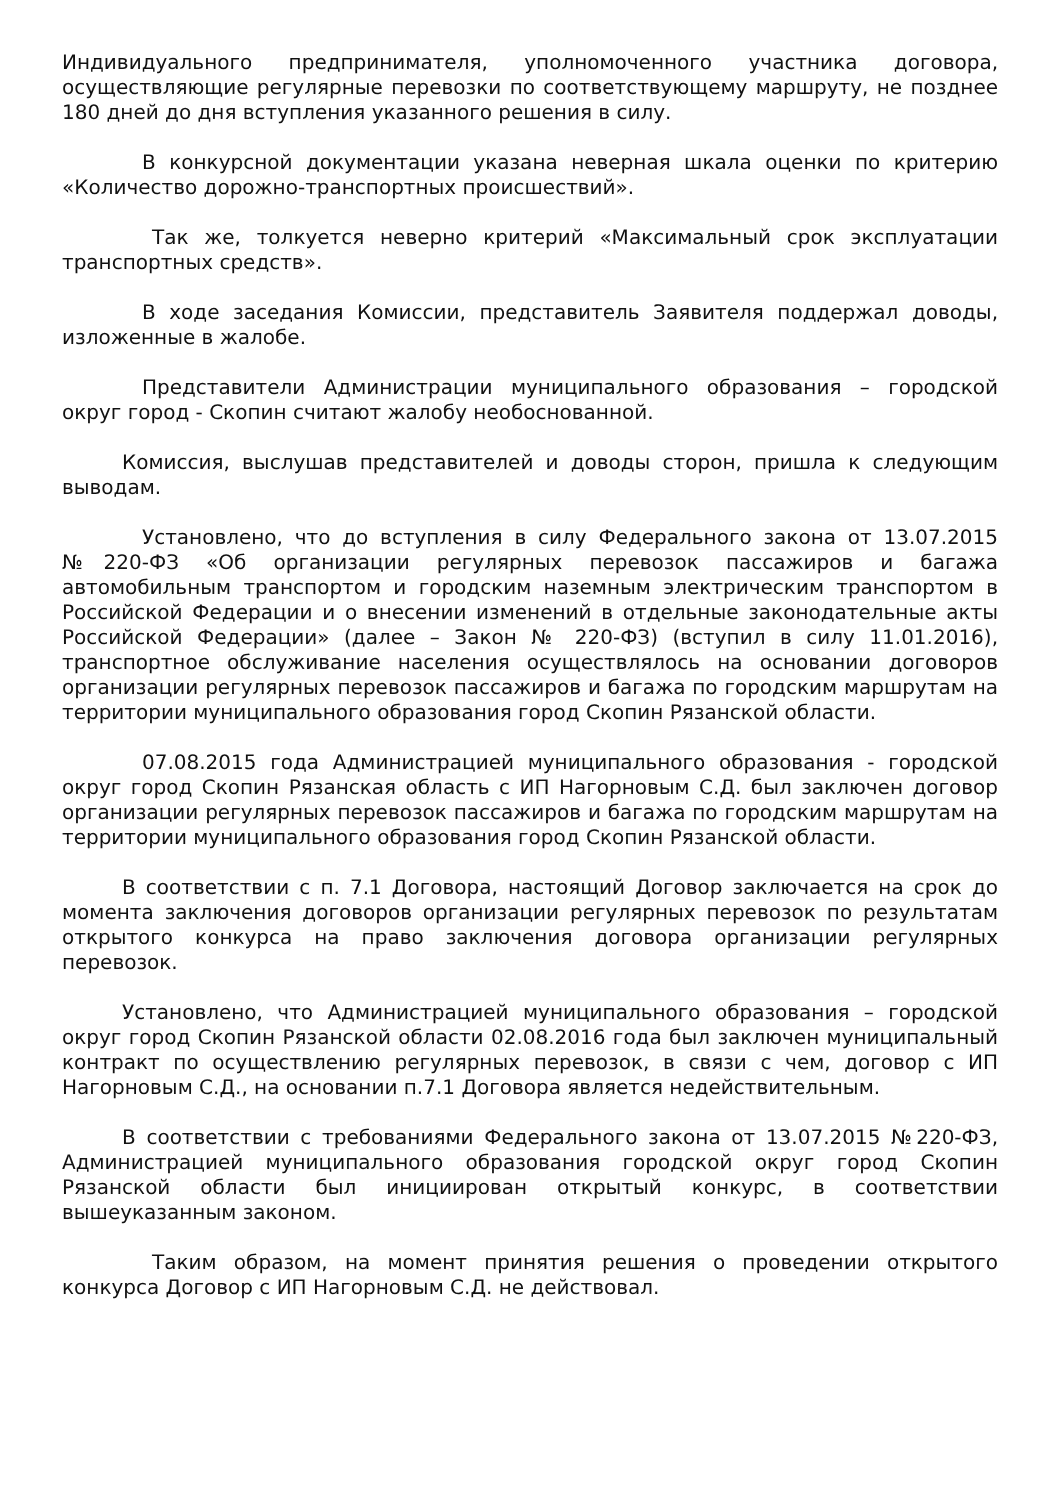Индивидуального предпринимателя, уполномоченного участника договора, осуществляющие регулярные перевозки по соответствующему маршруту, не позднее 180 дней до дня вступления указанного решения в силу.
В конкурсной документации указана неверная шкала оценки по критерию «Количество дорожно-транспортных происшествий».
Так же, толкуется неверно критерий «Максимальный срок эксплуатации транспортных средств».
В ходе заседания Комиссии, представитель Заявителя поддержал доводы, изложенные в жалобе.
Представители Администрации муниципального образования – городской округ город - Скопин считают жалобу необоснованной.
Комиссия, выслушав представителей и доводы сторон, пришла к следующим выводам.
Установлено, что до вступления в силу Федерального закона от 13.07.2015 №220-ФЗ «Об организации регулярных перевозок пассажиров и багажа автомобильным транспортом и городским наземным электрическим транспортом в Российской Федерации и о внесении изменений в отдельные законодательные акты Российской Федерации» (далее – Закон № 220-ФЗ) (вступил в силу 11.01.2016), транспортное обслуживание населения осуществлялось на основании договоров организации регулярных перевозок пассажиров и багажа по городским маршрутам на территории муниципального образования город Скопин Рязанской области.
07.08.2015 года Администрацией муниципального образования - городской округ город Скопин Рязанская область с ИП Нагорновым С.Д. был заключен договор организации регулярных перевозок пассажиров и багажа по городским маршрутам на территории муниципального образования город Скопин Рязанской области.
В соответствии с п. 7.1 Договора, настоящий Договор заключается на срок до момента заключения договоров организации регулярных перевозок по результатам открытого конкурса на право заключения договора организации регулярных перевозок.
Установлено, что Администрацией муниципального образования – городской округ город Скопин Рязанской области 02.08.2016 года был заключен муниципальный контракт по осуществлению регулярных перевозок, в связи с чем, договор с ИП Нагорновым С.Д., на основании п.7.1 Договора является недействительным.
В соответствии с требованиями Федерального закона от 13.07.2015 №220-ФЗ, Администрацией муниципального образования городской округ город Скопин Рязанской области был инициирован открытый конкурс, в соответствии вышеуказанным законом.
Таким образом, на момент принятия решения о проведении открытого конкурса Договор с ИП Нагорновым С.Д. не действовал.